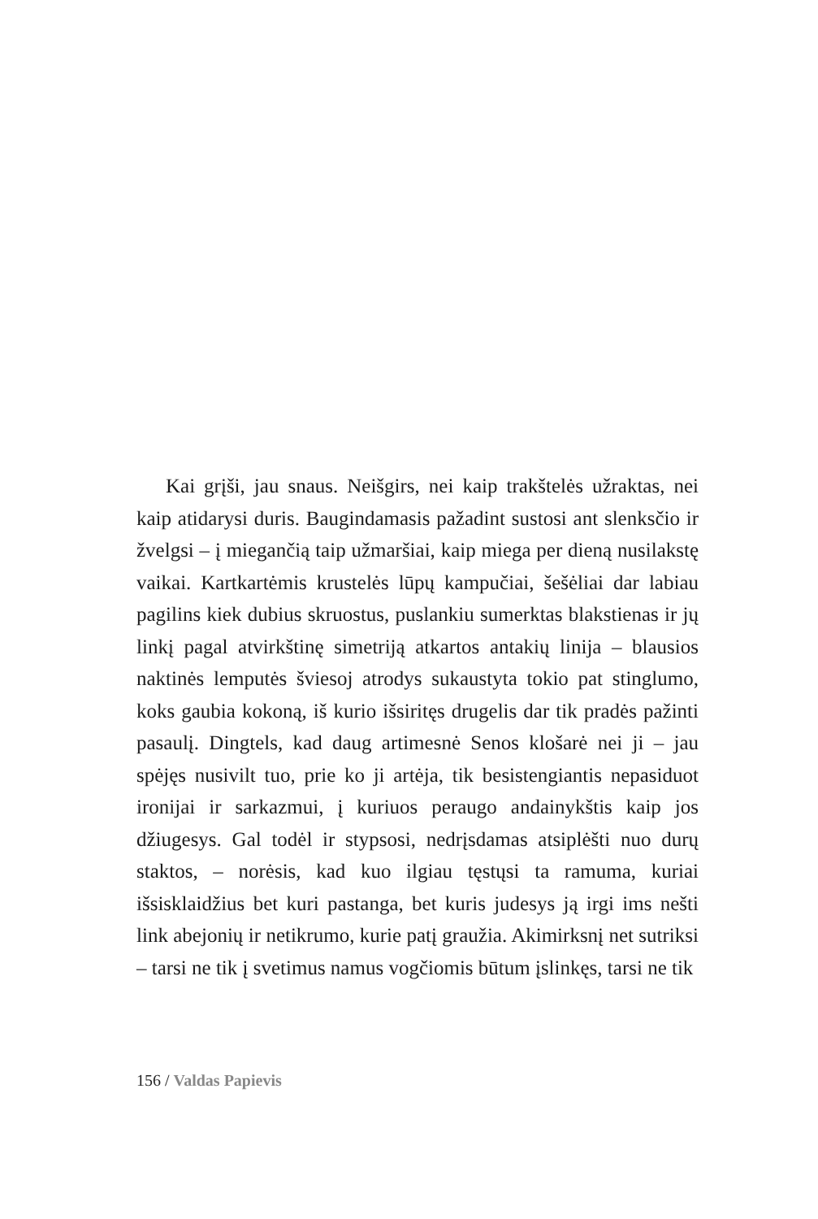Kai grįši, jau snaus. Neišgirs, nei kaip trakštelės užraktas, nei kaip atidarysi duris. Baugindamasis pažadint sustosi ant slenksčio ir žvelgsi – į miegančią taip užmaršiai, kaip miega per dieną nusilakstę vaikai. Kartkartėmis krustelės lūpų kampučiai, šešėliai dar labiau pagilins kiek dubius skruostus, puslankiu sumerktas blakstienas ir jų linkį pagal atvirkštinę simetriją atkartos antakių linija – blausios naktinės lemputės šviesoj atrodys sukaustyta tokio pat stinglumo, koks gaubia kokoną, iš kurio išsiritęs drugelis dar tik pradės pažinti pasaulį. Dingtels, kad daug artimesnė Senos klošarė nei ji – jau spėjęs nusivilt tuo, prie ko ji artėja, tik besistengiantis nepasiduot ironijai ir sarkazmui, į kuriuos peraugo andainykštis kaip jos džiugesys. Gal todėl ir stypsosi, nedrįsdamas atsiplėšti nuo durų staktos, – norėsis, kad kuo ilgiau tęstųsi ta ramuma, kuriai išsisklaidžius bet kuri pastanga, bet kuris judesys ją irgi ims nešti link abejonių ir netikrumo, kurie patį graužia. Akimirksnį net sutriksi – tarsi ne tik į svetimus namus vogčiomis būtum įslinkęs, tarsi ne tik
156 / Valdas Papievis